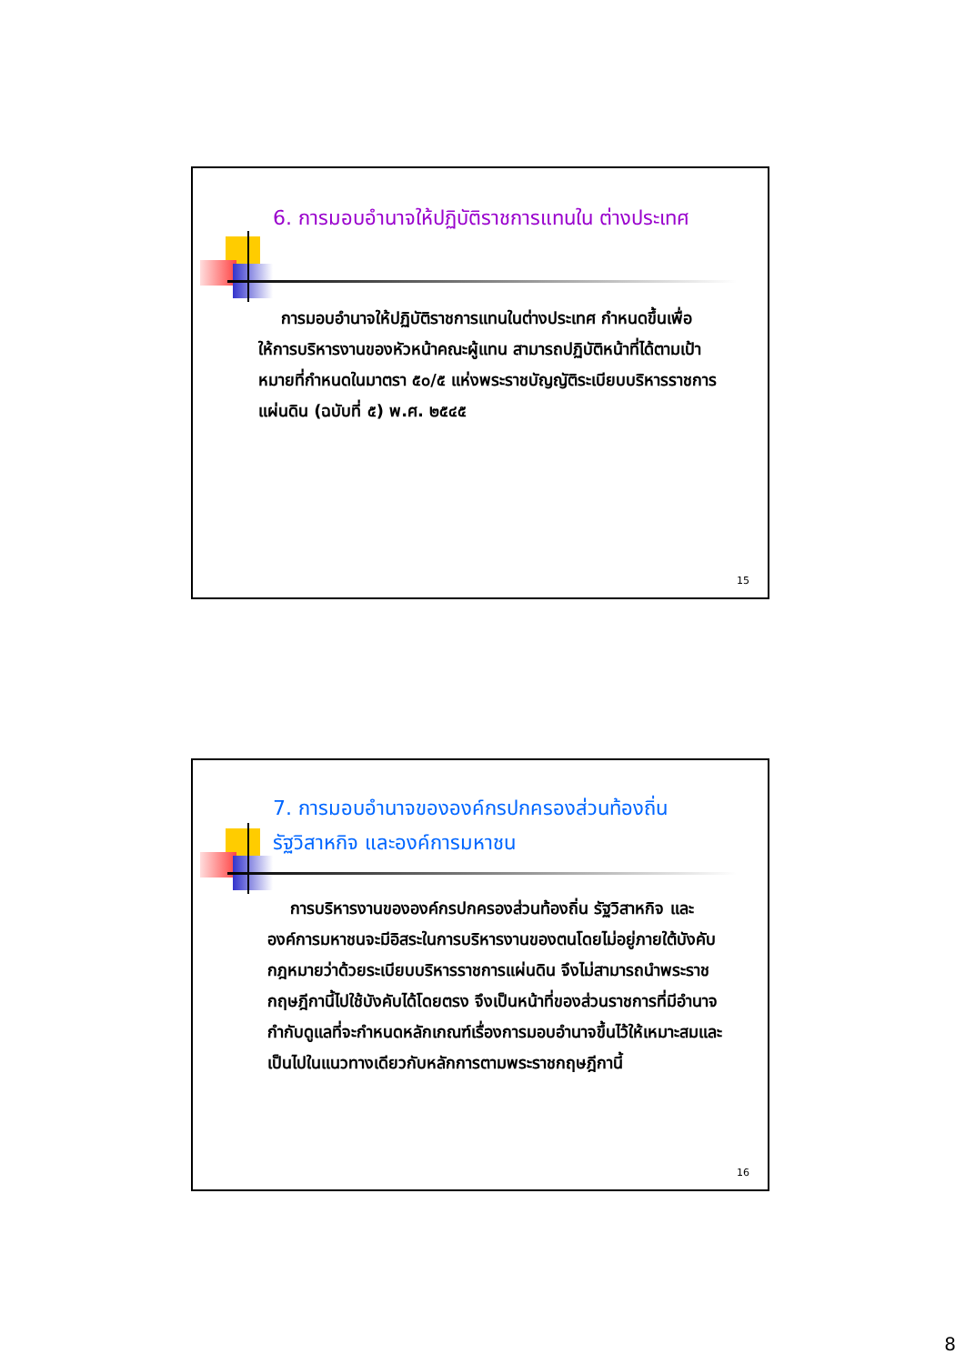6. การมอบอำนาจให้ปฏิบัติราชการแทนใน ต่างประเทศ
การมอบอำนาจให้ปฏิบัติราชการแทนในต่างประเทศ กำหนดขึ้นเพื่อให้การบริหารงานของหัวหน้าคณะผู้แทน สามารถปฏิบัติหน้าที่ได้ตามเป้าหมายที่กำหนดในมาตรา ๕๐/๕ แห่งพระราชบัญญัติระเบียบบริหารราชการ แผ่นดิน (ฉบับที่ ๕) พ.ศ. ๒๕๔๕
15
7. การมอบอำนาจขององค์กรปกครองส่วนท้องถิ่น รัฐวิสาหกิจ และองค์การมหาชน
การบริหารงานขององค์กรปกครองส่วนท้องถิ่น รัฐวิสาหกิจ และองค์การมหาชนจะมีอิสระในการบริหารงานของตนโดยไม่อยู่ภายใต้บังคับกฎหมายว่าด้วยระเบียบบริหารราชการแผ่นดิน จึงไม่สามารถนำพระราชกฤษฎีกานี้ไปใช้บังคับได้โดยตรง จึงเป็นหน้าที่ของส่วนราชการที่มีอำนาจกำกับดูแลที่จะกำหนดหลักเกณฑ์เรื่องการมอบอำนาจขึ้นไว้ให้เหมาะสมและเป็นไปในแนวทางเดียวกับหลักการตามพระราชกฤษฎีกานี้
16
8